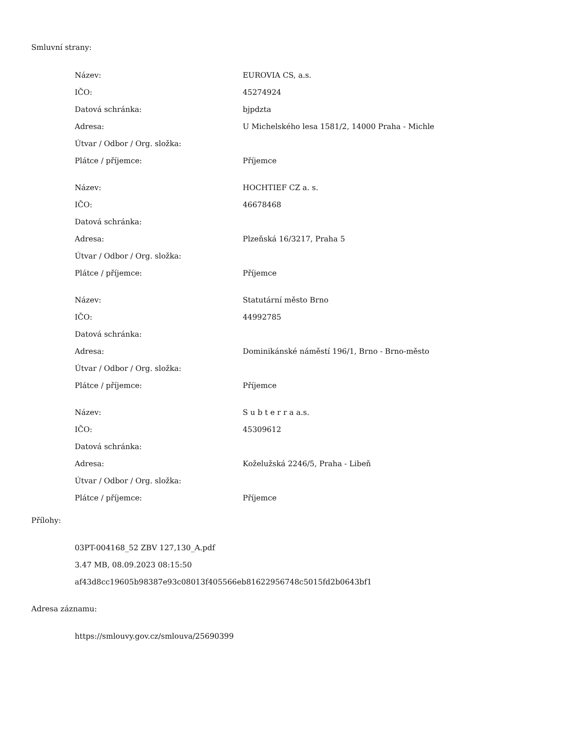Smluvní strany:
| Název: | EUROVIA CS, a.s. |
| IČO: | 45274924 |
| Datová schránka: | bjpdzta |
| Adresa: | U Michelského lesa 1581/2, 14000 Praha - Michle |
| Útvar / Odbor / Org. složka: | |
| Plátce / příjemce: | Příjemce |
| Název: | HOCHTIEF CZ a. s. |
| IČO: | 46678468 |
| Datová schránka: | |
| Adresa: | Plzeňská 16/3217, Praha 5 |
| Útvar / Odbor / Org. složka: | |
| Plátce / příjemce: | Příjemce |
| Název: | Statutární město Brno |
| IČO: | 44992785 |
| Datová schránka: | |
| Adresa: | Dominikánské náměstí 196/1, Brno - Brno-město |
| Útvar / Odbor / Org. složka: | |
| Plátce / příjemce: | Příjemce |
| Název: | S u b t e r r a a.s. |
| IČO: | 45309612 |
| Datová schránka: | |
| Adresa: | Koželužská 2246/5, Praha - Libeň |
| Útvar / Odbor / Org. složka: | |
| Plátce / příjemce: | Příjemce |
Přílohy:
03PT-004168_52 ZBV 127,130_A.pdf
3.47 MB, 08.09.2023 08:15:50
af43d8cc19605b98387e93c08013f405566eb81622956748c5015fd2b0643bf1
Adresa záznamu:
https://smlouvy.gov.cz/smlouva/25690399